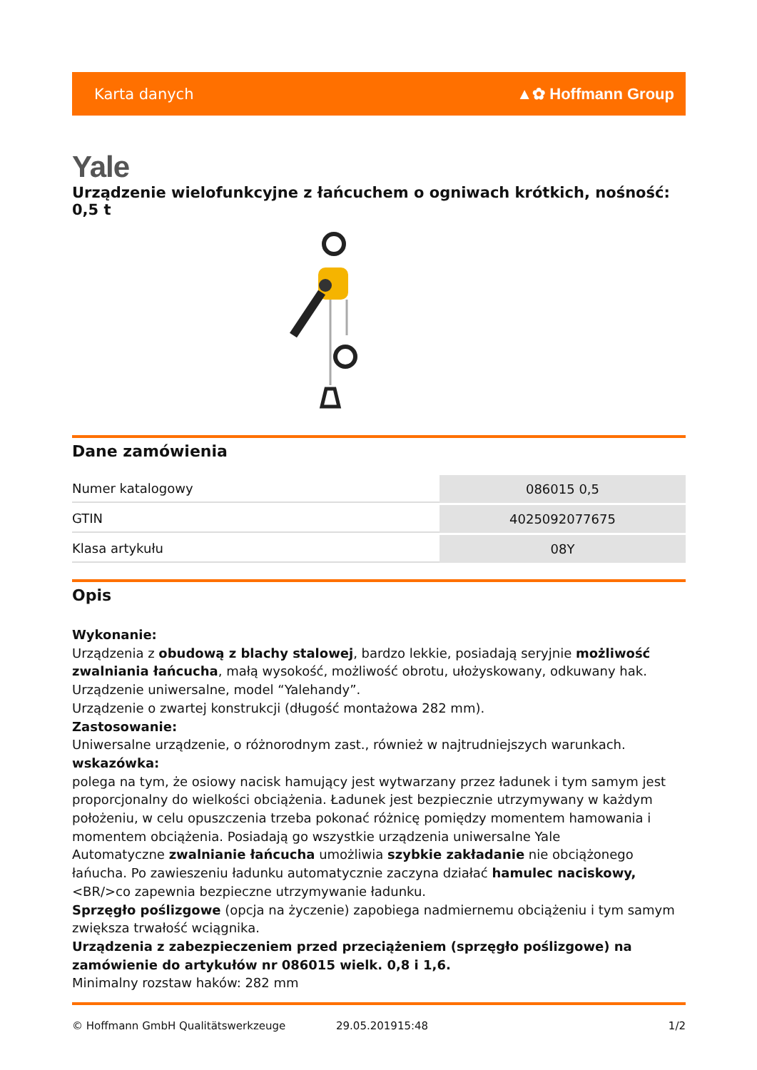Karta danych ▲✿ Hoffmann Group
Yale
Urządzenie wielofunkcyjne z łańcuchem o ogniwach krótkich, nośność: 0,5 t
Dane zamówienia
| Numer katalogowy | 086015 0,5 |
| GTIN | 4025092077675 |
| Klasa artykułu | 08Y |
Opis
Wykonanie:
Urządzenia z obudową z blachy stalowej, bardzo lekkie, posiadają seryjnie możliwość zwalniania łańcucha, małą wysokość, możliwość obrotu, ułożyskowany, odkuwany hak.
Urządzenie uniwersalne, model “Yalehandy”.
Urządzenie o zwartej konstrukcji (długość montażowa 282 mm).
Zastosowanie:
Uniwersalne urządzenie, o różnorodnym zast., również w najtrudniejszych warunkach.
wskazówka:
polega na tym, że osiowy nacisk hamujący jest wytwarzany przez ładunek i tym samym jest proporcjonalny do wielkości obciążenia. Ładunek jest bezpiecznie utrzymywany w każdym położeniu, w celu opuszczenia trzeba pokonać różnicę pomiędzy momentem hamowania i momentem obciążenia. Posiadają go wszystkie urządzenia uniwersalne Yale
Automatyczne zwalnianie łańcucha umożliwia szybkie zakładanie nie obciążonego łańucha. Po zawieszeniu ładunku automatycznie zaczyna działać hamulec naciskowy,<BR/>co zapewnia bezpieczne utrzymywanie ładunku.
Sprzęgło poślizgowe (opcja na życzenie) zapobiega nadmiernemu obciążeniu i tym samym zwiększa trwałość wciągnika.
Urządzenia z zabezpieczeniem przed przeciążeniem (sprzęgło poślizgowe) na zamówienie do artykułów nr 086015 wielk. 0,8 i 1,6.
Minimalny rozstaw haków: 282 mm
© Hoffmann GmbH Qualitätswerkzeuge 29.05.201915:48 1/2